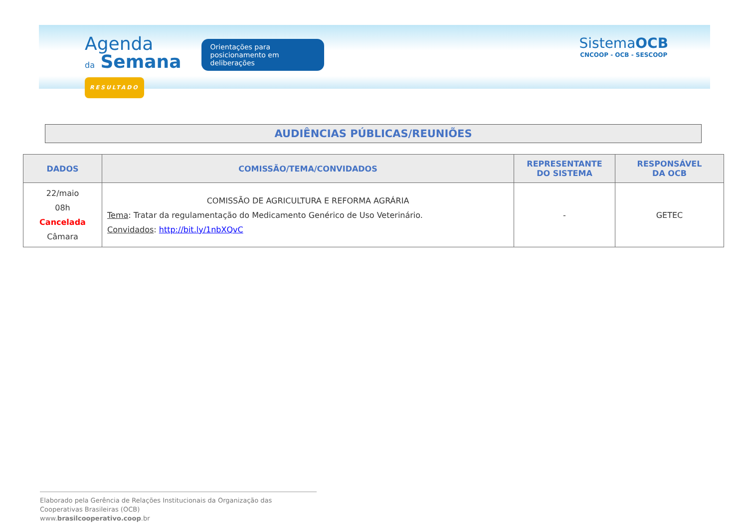Agenda
da Semana
RESULTADO
Orientações para posicionamento em deliberações
SistemaOCB
CNCOOP - OCB - SESCOOP
AUDIÊNCIAS PÚBLICAS/REUNIÕES
| DADOS | COMISSÃO/TEMA/CONVIDADOS | REPRESENTANTE DO SISTEMA | RESPONSÁVEL DA OCB |
| --- | --- | --- | --- |
| 22/maio 08h Cancelada Câmara | COMISSÃO DE AGRICULTURA E REFORMA AGRÁRIA Tema : Tratar da regulamentação do Medicamento Genérico de Uso Veterinário. Convidados : http://bit.ly/1nbXQvC | - | GETEC |
Elaborado pela Gerência de Relações Institucionais da Organização das Cooperativas Brasileiras (OCB)
www.brasilcooperativo.coop.br